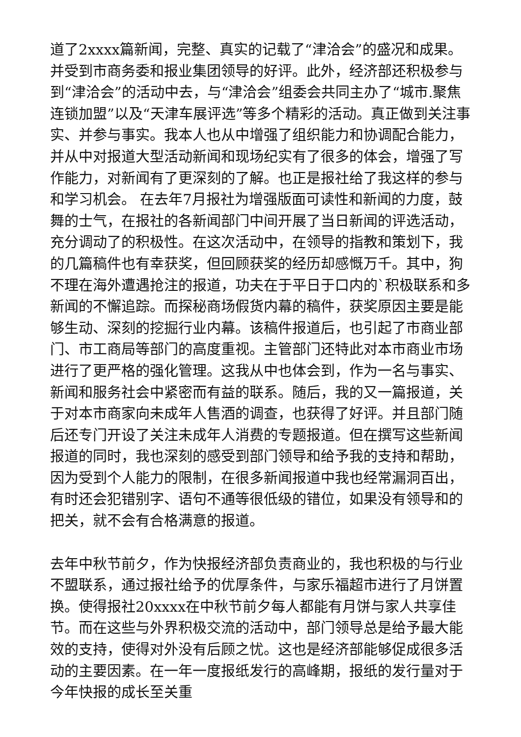道了2xxxx篇新闻，完整、真实的记载了“津洽会”的盛况和成果。并受到市商务委和报业集团领导的好评。此外，经济部还积极参与到“津洽会”的活动中去，与“津洽会”组委会共同主办了“城市.聚焦连锁加盟”以及“天津车展评选”等多个精彩的活动。真正做到关注事实、并参与事实。我本人也从中增强了组织能力和协调配合能力，并从中对报道大型活动新闻和现场纪实有了很多的体会，增强了写作能力，对新闻有了更深刻的了解。也正是报社给了我这样的参与和学习机会。 在去年7月报社为增强版面可读性和新闻的力度，鼓舞的士气，在报社的各新闻部门中间开展了当日新闻的评选活动，充分调动了的积极性。在这次活动中，在领导的指教和策划下，我的几篇稿件也有幸获奖，但回顾获奖的经历却感慨万千。其中，狗不理在海外遭遇抢注的报道，功夫在于平日于口内的`积极联系和多新闻的不懈追踪。而探秘商场假货内幕的稿件，获奖原因主要是能够生动、深刻的挖掘行业内幕。该稿件报道后，也引起了市商业部门、市工商局等部门的高度重视。主管部门还特此对本市商业市场进行了更严格的强化管理。这我从中也体会到，作为一名与事实、新闻和服务社会中紧密而有益的联系。随后，我的又一篇报道，关于对本市商家向未成年人售酒的调查，也获得了好评。并且部门随后还专门开设了关注未成年人消费的专题报道。但在撰写这些新闻报道的同时，我也深刻的感受到部门领导和给予我的支持和帮助，因为受到个人能力的限制，在很多新闻报道中我也经常漏洞百出，有时还会犯错别字、语句不通等很低级的错位，如果没有领导和的把关，就不会有合格满意的报道。
去年中秋节前夕，作为快报经济部负责商业的，我也积极的与行业不盟联系，通过报社给予的优厚条件，与家乐福超市进行了月饼置换。使得报社20xxxx在中秋节前夕每人都能有月饼与家人共享佳节。而在这些与外界积极交流的活动中，部门领导总是给予最大能效的支持，使得对外没有后顾之忧。这也是经济部能够促成很多活动的主要因素。在一年一度报纸发行的高峰期，报纸的发行量对于今年快报的成长至关重